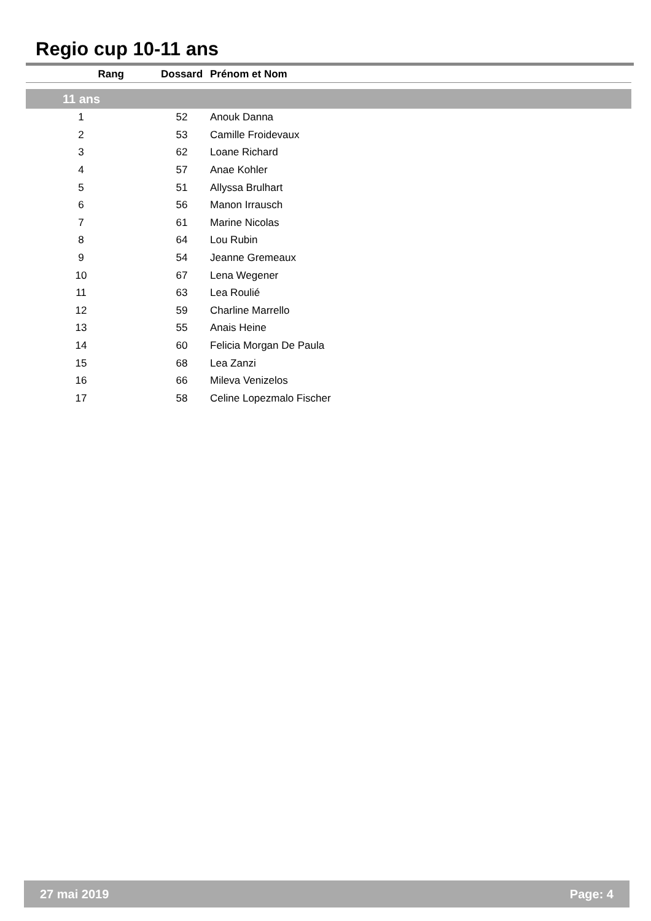Regio cup 10-11 ans
| Rang | Dossard | Prénom et Nom |
| --- | --- | --- |
| 11 ans | | |
| 1 | 52 | Anouk Danna |
| 2 | 53 | Camille Froidevaux |
| 3 | 62 | Loane Richard |
| 4 | 57 | Anae Kohler |
| 5 | 51 | Allyssa Brulhart |
| 6 | 56 | Manon Irrausch |
| 7 | 61 | Marine Nicolas |
| 8 | 64 | Lou Rubin |
| 9 | 54 | Jeanne Gremeaux |
| 10 | 67 | Lena Wegener |
| 11 | 63 | Lea Roulié |
| 12 | 59 | Charline Marrello |
| 13 | 55 | Anais Heine |
| 14 | 60 | Felicia Morgan De Paula |
| 15 | 68 | Lea Zanzi |
| 16 | 66 | Mileva Venizelos |
| 17 | 58 | Celine Lopezmalo Fischer |
27 mai 2019 Page: 4